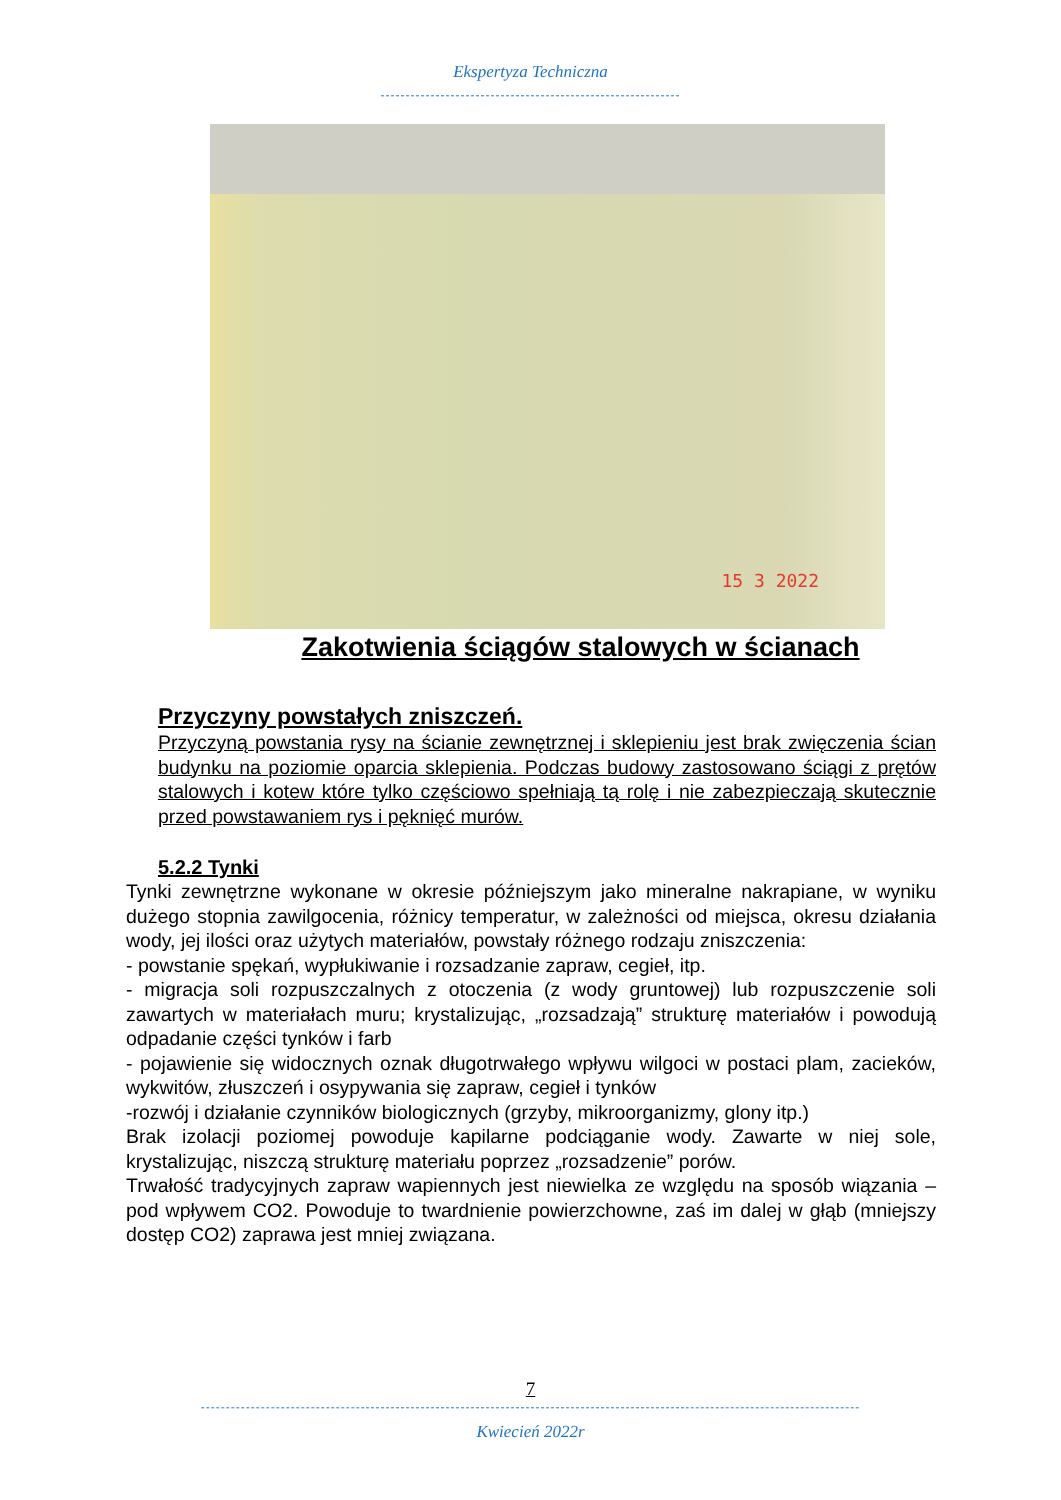Ekspertyza Techniczna
------------------------------------------------------------
15 3 2022
Zakotwienia ściągów stalowych w ścianach
Przyczyny powstałych zniszczeń.
Przyczyną powstania rysy na ścianie zewnętrznej i sklepieniu jest brak zwięczenia ścian budynku na poziomie oparcia sklepienia. Podczas budowy zastosowano ściągi z prętów stalowych i kotew które tylko częściowo spełniają tą rolę i nie zabezpieczają skutecznie przed powstawaniem rys i pęknięć murów.
5.2.2 Tynki
Tynki zewnętrzne wykonane w okresie późniejszym jako mineralne nakrapiane, w wyniku dużego stopnia zawilgocenia, różnicy temperatur, w zależności od miejsca, okresu działania wody, jej ilości oraz użytych materiałów, powstały różnego rodzaju zniszczenia:
- powstanie spękań, wypłukiwanie i rozsadzanie zapraw, cegieł, itp.
- migracja soli rozpuszczalnych z otoczenia (z wody gruntowej) lub rozpuszczenie soli zawartych w materiałach muru; krystalizując, „rozsadzają” strukturę materiałów i powodują odpadanie części tynków i farb
- pojawienie się widocznych oznak długotrwałego wpływu wilgoci w postaci plam, zacieków, wykwitów, złuszczeń i osypywania się zapraw, cegieł i tynków
-rozwój i działanie czynników biologicznych (grzyby, mikroorganizmy, glony itp.)
Brak izolacji poziomej powoduje kapilarne podciąganie wody. Zawarte w niej sole, krystalizując, niszczą strukturę materiału poprzez „rozsadzenie” porów.
Trwałość tradycyjnych zapraw wapiennych jest niewielka ze względu na sposób wiązania – pod wpływem CO2. Powoduje to twardnienie powierzchowne, zaś im dalej w głąb (mniejszy dostęp CO2) zaprawa jest mniej związana.
7
------------------------------------------------------------------------------------------------------------------------------------
Kwiecień 2022r